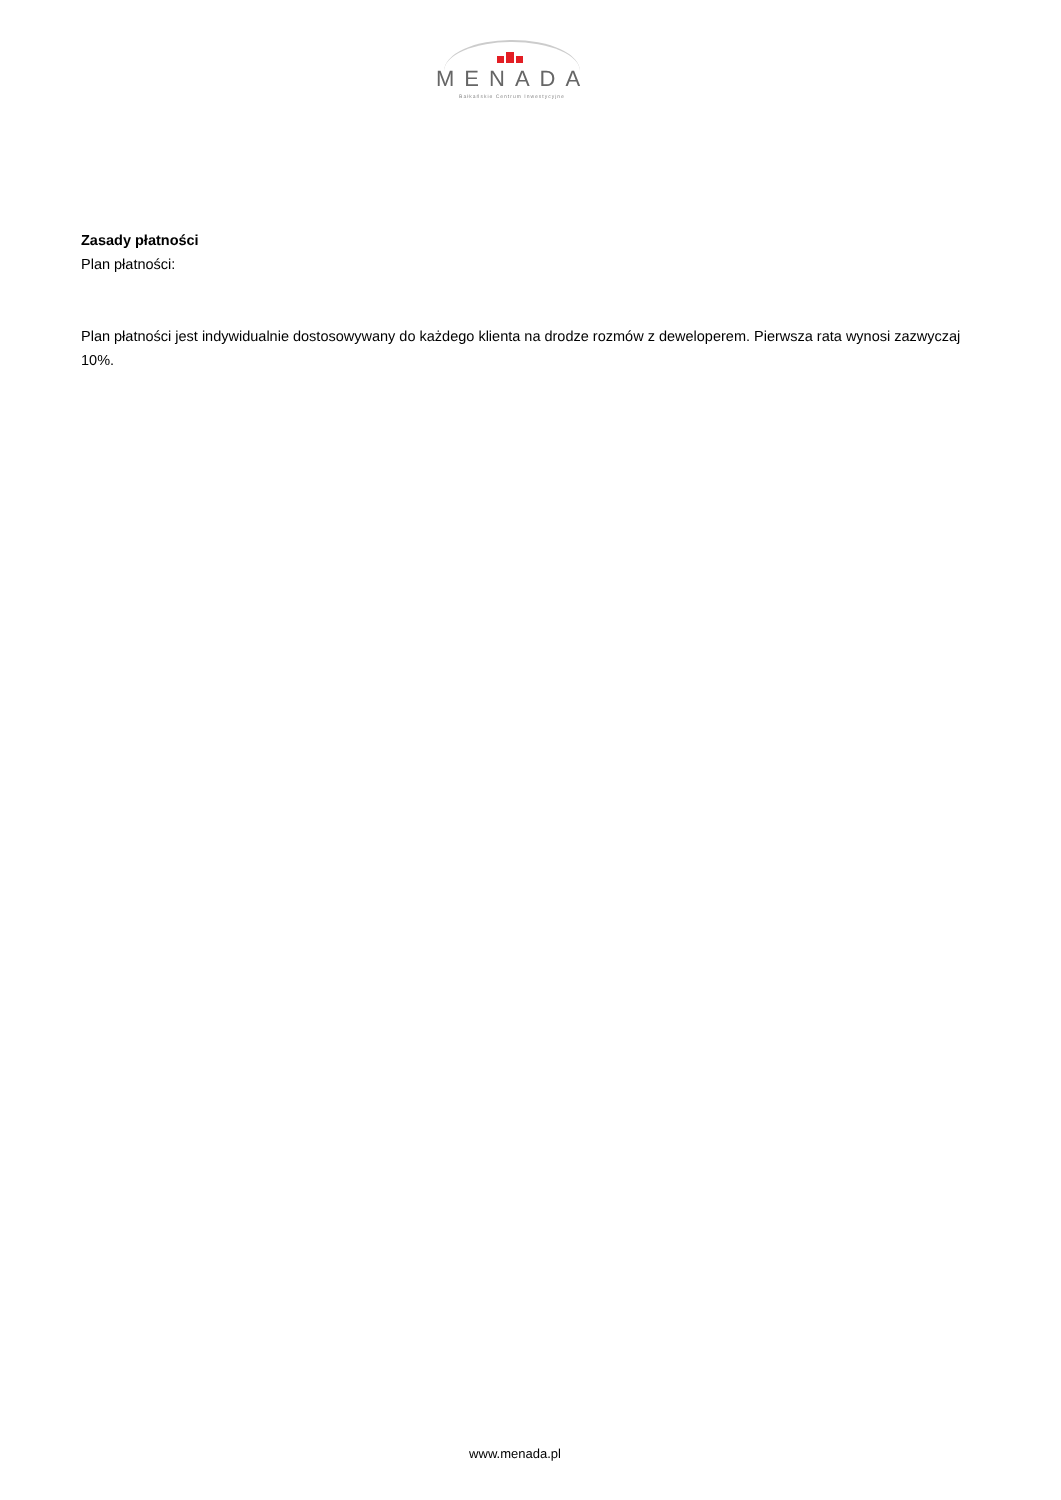MENADA
Bałkańskie Centrum Inwestycyjne
Zasady płatności
Plan płatności:
Plan płatności jest indywidualnie dostosowywany do każdego klienta na drodze rozmów z deweloperem. Pierwsza rata wynosi zazwyczaj 10%.
www.menada.pl